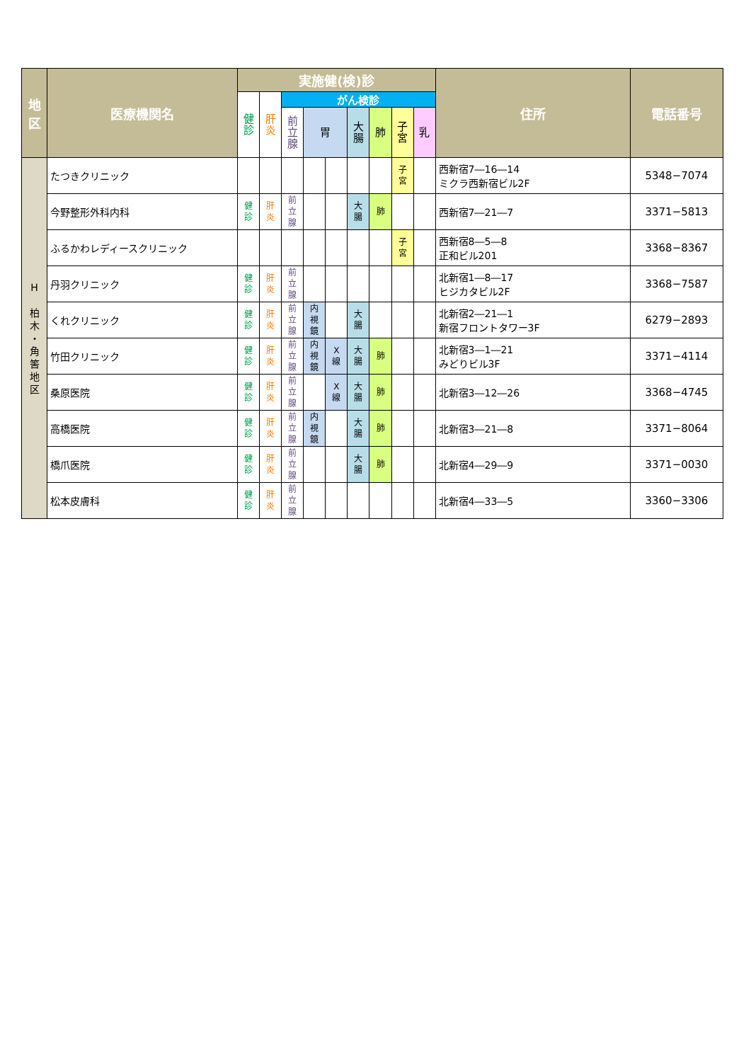| 地 区 | 医療機関名 | 実施健(検)診 | | | | | | | | | 住所 | 電話番号 |
| --- | --- | --- | --- | --- | --- | --- | --- | --- | --- | --- | --- | --- |
| | | 健 診 | 肝 炎 | がん検診 | | | | | | | | |
| | | | | 前 立 腺 | 胃 | | 大 腸 | 肺 | 子 宮 | 乳 | | |
| H 柏 木 ・ 角 筈 地 区 | たつきクリニック | | | | | | | | 子 宮 | | 西新宿7―16―14 ミクラ西新宿ビル2F | 5348−7074 |
| | 今野整形外科内科 | 健 診 | 肝 炎 | 前 立 腺 | | | 大 腸 | 肺 | | | 西新宿7―21―7 | 3371−5813 |
| | ふるかわレディースクリニック | | | | | | | | 子 宮 | | 西新宿8―5―8 正和ビル201 | 3368−8367 |
| | 丹羽クリニック | 健 診 | 肝 炎 | 前 立 腺 | | | | | | | 北新宿1―8―17 ヒジカタビル2F | 3368−7587 |
| | くれクリニック | 健 診 | 肝 炎 | 前 立 腺 | 内 視 鏡 | | 大 腸 | | | | 北新宿2―21―1 新宿フロントタワー3F | 6279−2893 |
| | 竹田クリニック | 健 診 | 肝 炎 | 前 立 腺 | 内 視 鏡 | X 線 | 大 腸 | 肺 | | | 北新宿3―1―21 みどりビル3F | 3371−4114 |
| | 桑原医院 | 健 診 | 肝 炎 | 前 立 腺 | | X 線 | 大 腸 | 肺 | | | 北新宿3―12―26 | 3368−4745 |
| | 高橋医院 | 健 診 | 肝 炎 | 前 立 腺 | 内 視 鏡 | | 大 腸 | 肺 | | | 北新宿3―21―8 | 3371−8064 |
| | 橋爪医院 | 健 診 | 肝 炎 | 前 立 腺 | | | 大 腸 | 肺 | | | 北新宿4―29―9 | 3371−0030 |
| | 松本皮膚科 | 健 診 | 肝 炎 | 前 立 腺 | | | | | | | 北新宿4―33―5 | 3360−3306 |